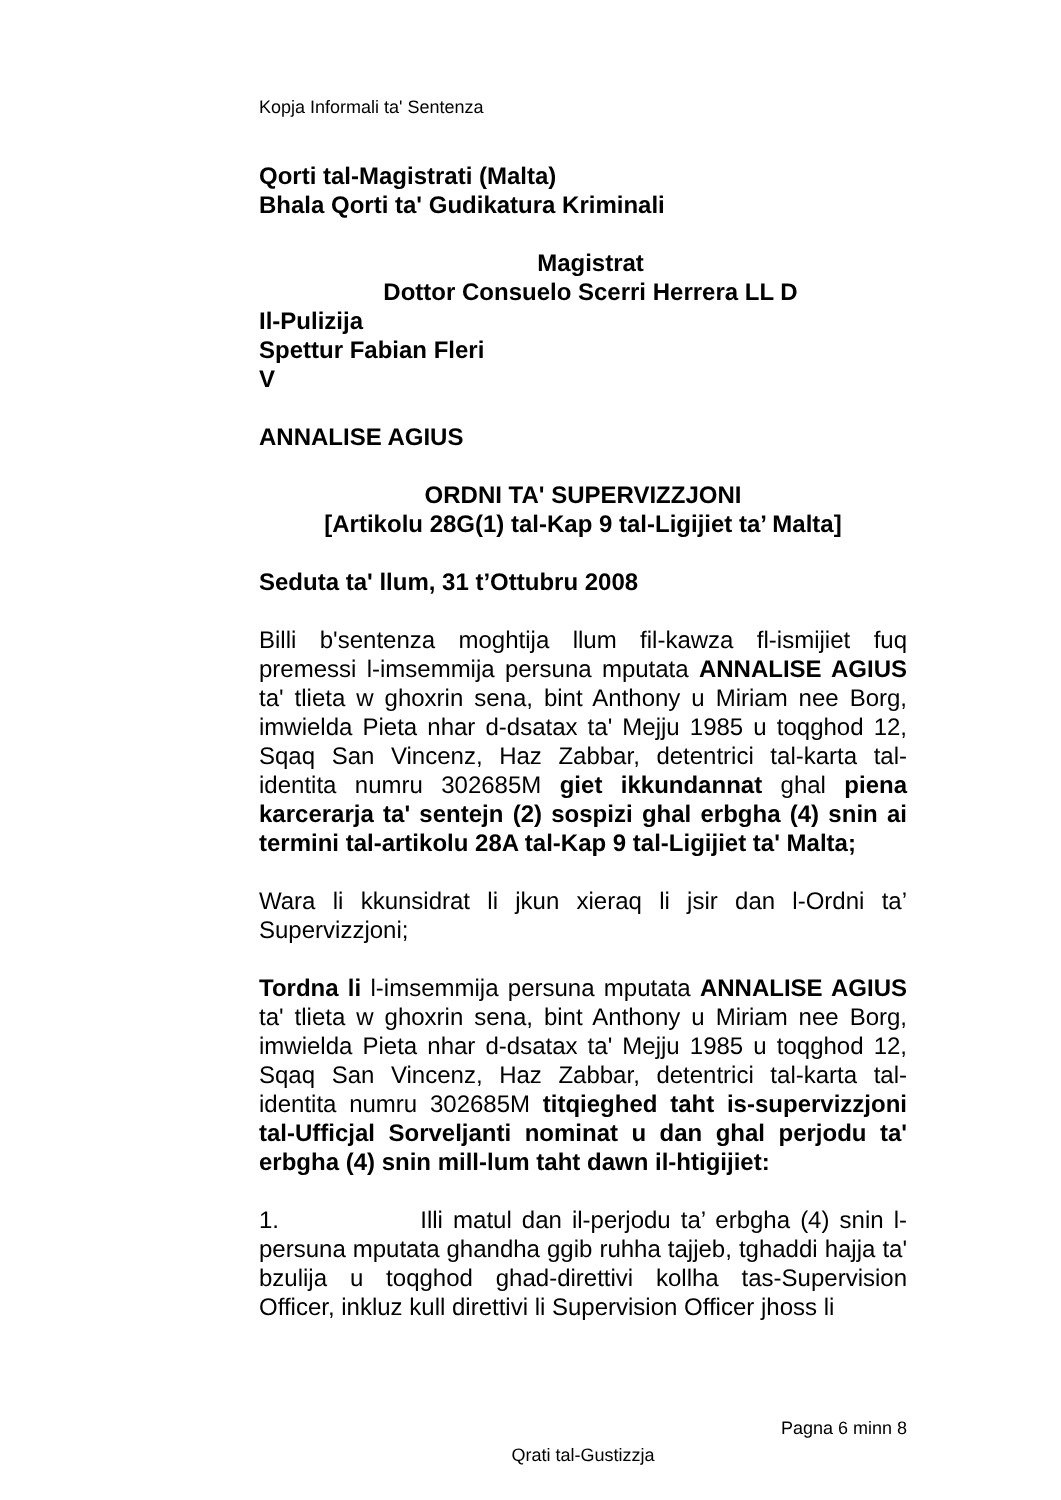Kopja Informali ta' Sentenza
Qorti tal-Magistrati (Malta)
Bhala Qorti ta' Gudikatura Kriminali
Magistrat
Dottor Consuelo Scerri Herrera LL D
Il-Pulizija
Spettur Fabian Fleri
V
ANNALISE AGIUS
ORDNI TA' SUPERVIZZJONI
[Artikolu 28G(1) tal-Kap 9 tal-Ligijiet ta’ Malta]
Seduta ta' llum, 31 t’Ottubru 2008
Billi b'sentenza moghtija llum fil-kawza fl-ismijiet fuq premessi l-imsemmija persuna mputata ANNALISE AGIUS ta' tlieta w ghoxrin sena, bint Anthony u Miriam nee Borg, imwielda Pieta nhar d-dsatax ta' Mejju 1985 u toqghod 12, Sqaq San Vincenz, Haz Zabbar, detentrici tal-karta tal-identita numru 302685M giet ikkundannat ghal piena karcerarja ta' sentejn (2) sospizi ghal erbgha (4) snin ai termini tal-artikolu 28A tal-Kap 9 tal-Ligijiet ta' Malta;
Wara li kkunsidrat li jkun xieraq li jsir dan l-Ordni ta’ Supervizzjoni;
Tordna li l-imsemmija persuna mputata ANNALISE AGIUS ta' tlieta w ghoxrin sena, bint Anthony u Miriam nee Borg, imwielda Pieta nhar d-dsatax ta' Mejju 1985 u toqghod 12, Sqaq San Vincenz, Haz Zabbar, detentrici tal-karta tal-identita numru 302685M titqieghed taht is-supervizzjoni tal-Ufficjal Sorveljanti nominat u dan ghal perjodu ta' erbgha (4) snin mill-lum taht dawn il-htigijiet:
1. Illi matul dan il-perjodu ta’ erbgha (4) snin l-persuna mputata ghandha ggib ruhha tajjeb, tghaddi hajja ta' bzulija u toqghod ghad-direttivi kollha tas-Supervision Officer, inkluz kull direttivi li Supervision Officer jhoss li
Pagna 6 minn 8
Qrati tal-Gustizzja